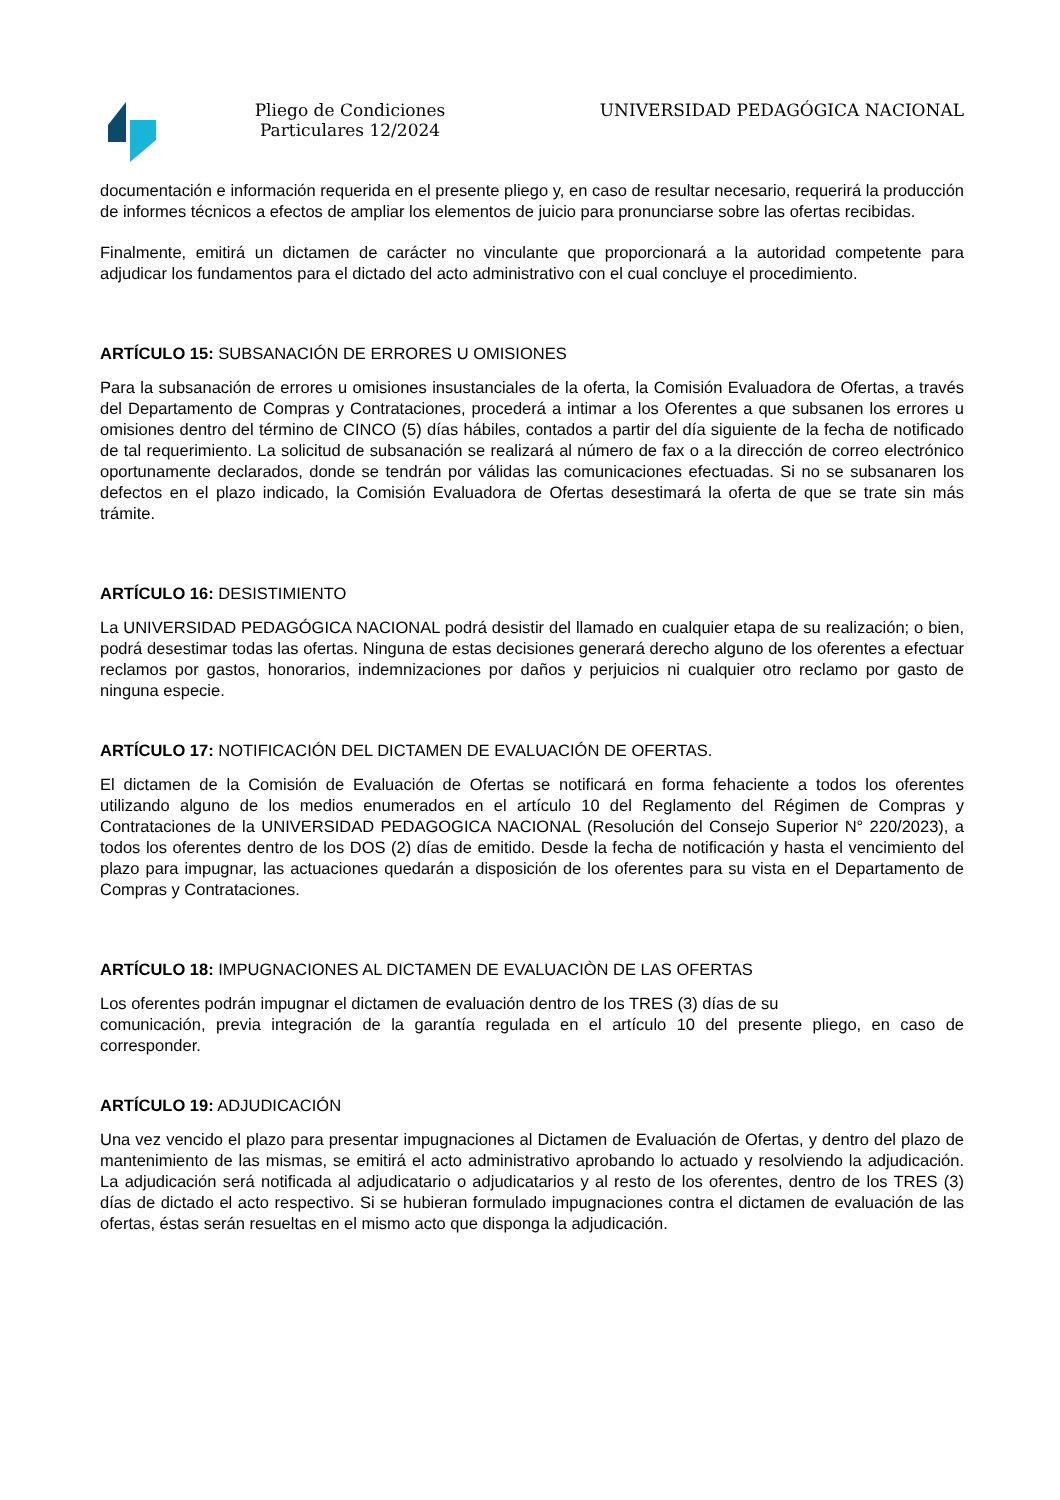Pliego de Condiciones Particulares 12/2024
UNIVERSIDAD PEDAGÓGICA NACIONAL
documentación e información requerida en el presente pliego y, en caso de resultar necesario, requerirá la producción de informes técnicos a efectos de ampliar los elementos de juicio para pronunciarse sobre las ofertas recibidas.
Finalmente, emitirá un dictamen de carácter no vinculante que proporcionará a la autoridad competente para adjudicar los fundamentos para el dictado del acto administrativo con el cual concluye el procedimiento.
ARTÍCULO 15: SUBSANACIÓN DE ERRORES U OMISIONES
Para la subsanación de errores u omisiones insustanciales de la oferta, la Comisión Evaluadora de Ofertas, a través del Departamento de Compras y Contrataciones, procederá a intimar a los Oferentes a que subsanen los errores u omisiones dentro del término de CINCO (5) días hábiles, contados a partir del día siguiente de la fecha de notificado de tal requerimiento. La solicitud de subsanación se realizará al número de fax o a la dirección de correo electrónico oportunamente declarados, donde se tendrán por válidas las comunicaciones efectuadas. Si no se subsanaren los defectos en el plazo indicado, la Comisión Evaluadora de Ofertas desestimará la oferta de que se trate sin más trámite.
ARTÍCULO 16: DESISTIMIENTO
La UNIVERSIDAD PEDAGÓGICA NACIONAL podrá desistir del llamado en cualquier etapa de su realización; o bien, podrá desestimar todas las ofertas. Ninguna de estas decisiones generará derecho alguno de los oferentes a efectuar reclamos por gastos, honorarios, indemnizaciones por daños y perjuicios ni cualquier otro reclamo por gasto de ninguna especie.
ARTÍCULO 17: NOTIFICACIÓN DEL DICTAMEN DE EVALUACIÓN DE OFERTAS.
El dictamen de la Comisión de Evaluación de Ofertas se notificará en forma fehaciente a todos los oferentes utilizando alguno de los medios enumerados en el artículo 10 del Reglamento del Régimen de Compras y Contrataciones de la UNIVERSIDAD PEDAGOGICA NACIONAL (Resolución del Consejo Superior N° 220/2023), a todos los oferentes dentro de los DOS (2) días de emitido. Desde la fecha de notificación y hasta el vencimiento del plazo para impugnar, las actuaciones quedarán a disposición de los oferentes para su vista en el Departamento de Compras y Contrataciones.
ARTÍCULO 18: IMPUGNACIONES AL DICTAMEN DE EVALUACIÒN DE LAS OFERTAS
Los oferentes podrán impugnar el dictamen de evaluación dentro de los TRES (3) días de su
comunicación, previa integración de la garantía regulada en el artículo 10 del presente pliego, en caso de corresponder.
ARTÍCULO 19: ADJUDICACIÓN
Una vez vencido el plazo para presentar impugnaciones al Dictamen de Evaluación de Ofertas, y dentro del plazo de mantenimiento de las mismas, se emitirá el acto administrativo aprobando lo actuado y resolviendo la adjudicación. La adjudicación será notificada al adjudicatario o adjudicatarios y al resto de los oferentes, dentro de los TRES (3) días de dictado el acto respectivo. Si se hubieran formulado impugnaciones contra el dictamen de evaluación de las ofertas, éstas serán resueltas en el mismo acto que disponga la adjudicación.